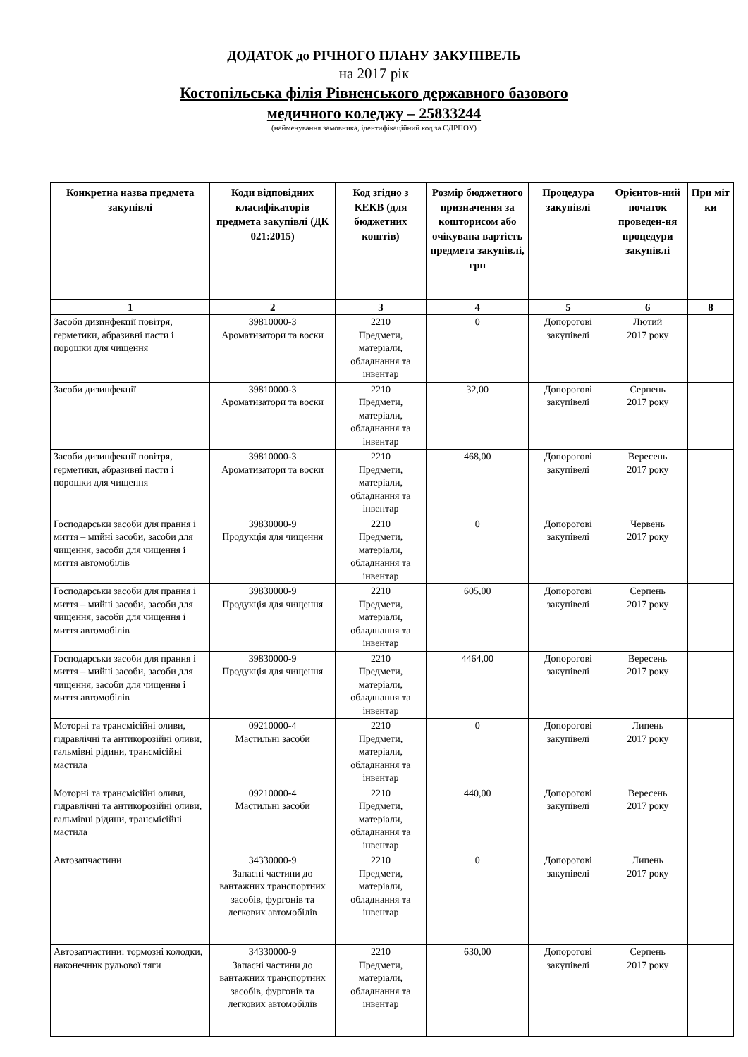ДОДАТОК до РІЧНОГО ПЛАНУ ЗАКУПІВЕЛЬ
на 2017 рік
Костопільська філія Рівненського державного базового
медичного коледжу – 25833244
(найменування замовника, ідентифікаційний код за ЄДРПОУ)
| Конкретна назва предмета закупівлі | Коди відповідних класифікаторів предмета закупівлі (ДК 021:2015) | Код згідно з КЕКВ (для бюджетних коштів) | Розмір бюджетного призначення за кошторисом або очікувана вартість предмета закупівлі, грн | Процедура закупівлі | Орієнтов-ний початок проведен-ня процедури закупівлі | При міт ки |
| --- | --- | --- | --- | --- | --- | --- |
| 1 | 2 | 3 | 4 | 5 | 6 | 8 |
| Засоби дизинфекції повітря, герметики, абразивні пасти і порошки для чищення | 39810000-3 Ароматизатори та воски | 2210 Предмети, матеріали, обладнання та інвентар | 0 | Допорогові закупівелі | Лютий 2017 року | |
| Засоби дизинфекції | 39810000-3 Ароматизатори та воски | 2210 Предмети, матеріали, обладнання та інвентар | 32,00 | Допорогові закупівелі | Серпень 2017 року | |
| Засоби дизинфекції повітря, герметики, абразивні пасти і порошки для чищення | 39810000-3 Ароматизатори та воски | 2210 Предмети, матеріали, обладнання та інвентар | 468,00 | Допорогові закупівелі | Вересень 2017 року | |
| Господарськи засоби для прання і миття – мийні засоби, засоби для чищення, засоби для чищення і миття автомобілів | 39830000-9 Продукція для чищення | 2210 Предмети, матеріали, обладнання та інвентар | 0 | Допорогові закупівелі | Червень 2017 року | |
| Господарськи засоби для прання і миття – мийні засоби, засоби для чищення, засоби для чищення і миття автомобілів | 39830000-9 Продукція для чищення | 2210 Предмети, матеріали, обладнання та інвентар | 605,00 | Допорогові закупівелі | Серпень 2017 року | |
| Господарськи засоби для прання і миття – мийні засоби, засоби для чищення, засоби для чищення і миття автомобілів | 39830000-9 Продукція для чищення | 2210 Предмети, матеріали, обладнання та інвентар | 4464,00 | Допорогові закупівелі | Вересень 2017 року | |
| Моторні та трансмісійні оливи, гідравлічні та антикорозійні оливи, гальмівні рідини, трансмісійні мастила | 09210000-4 Мастильні засоби | 2210 Предмети, матеріали, обладнання та інвентар | 0 | Допорогові закупівелі | Липень 2017 року | |
| Моторні та трансмісійні оливи, гідравлічні та антикорозійні оливи, гальмівні рідини, трансмісійні мастила | 09210000-4 Мастильні засоби | 2210 Предмети, матеріали, обладнання та інвентар | 440,00 | Допорогові закупівелі | Вересень 2017 року | |
| Автозапчастини | 34330000-9 Запасні частини до вантажних транспортних засобів, фургонів та легкових автомобілів | 2210 Предмети, матеріали, обладнання та інвентар | 0 | Допорогові закупівелі | Липень 2017 року | |
| Автозапчастини: тормозні колодки, наконечник рульової тяги | 34330000-9 Запасні частини до вантажних транспортних засобів, фургонів та легкових автомобілів | 2210 Предмети, матеріали, обладнання та інвентар | 630,00 | Допорогові закупівелі | Серпень 2017 року | |